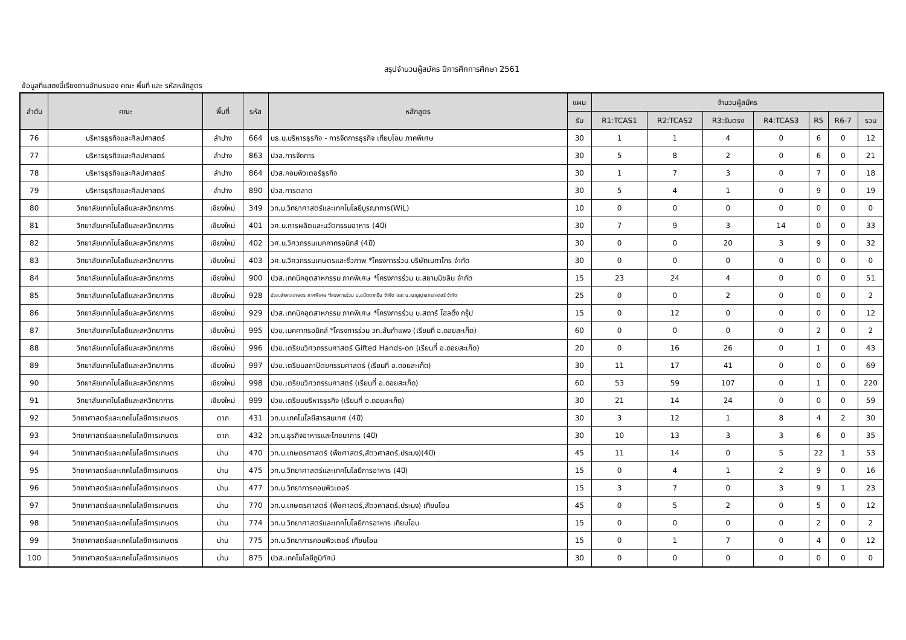สรุปจำนวนผู้สมัคร ปีการศึกการศึกษา 2561
ข้อมูลที่แสดงนี้เรียงตามอักษรของ คณะ พื้นที่ และ รหัสหลักสูตร
| ลำดับ | คณะ | พื้นที่ | รหัส | หลักสูตร | แผน | จำนวนผู้สมัคร | | | | | | |
| --- | --- | --- | --- | --- | --- | --- | --- | --- | --- | --- | --- | --- |
| | | | | | รับ | R1:TCAS1 | R2:TCAS2 | R3:รับตรง | R4:TCAS3 | R5 | R6-7 | รวม |
| 76 | บริหารธุรกิจและศิลปศาสตร์ | ลำปาง | 664 | บธ.บ.บริหารธุรกิจ - การจัดการธุรกิจ เทียบโอน ภาคพิเศษ | 30 | 1 | 1 | 4 | 0 | 6 | 0 | 12 |
| 77 | บริหารธุรกิจและศิลปศาสตร์ | ลำปาง | 863 | ปวส.การจัดการ | 30 | 5 | 8 | 2 | 0 | 6 | 0 | 21 |
| 78 | บริหารธุรกิจและศิลปศาสตร์ | ลำปาง | 864 | ปวส.คอมพิวเตอร์ธุรกิจ | 30 | 1 | 7 | 3 | 0 | 7 | 0 | 18 |
| 79 | บริหารธุรกิจและศิลปศาสตร์ | ลำปาง | 890 | ปวส.การตลาด | 30 | 5 | 4 | 1 | 0 | 9 | 0 | 19 |
| 80 | วิทยาลัยเทคโนโลยีและสหวิทยาการ | เชียงใหม่ | 349 | วท.ม.วิทยาศาสตร์และเทคโนโลยีบูรณาการ(WiL) | 10 | 0 | 0 | 0 | 0 | 0 | 0 | 0 |
| 81 | วิทยาลัยเทคโนโลยีและสหวิทยาการ | เชียงใหม่ | 401 | วศ.บ.การผลิตและนวัตกรรมอาหาร (4ปี) | 30 | 7 | 9 | 3 | 14 | 0 | 0 | 33 |
| 82 | วิทยาลัยเทคโนโลยีและสหวิทยาการ | เชียงใหม่ | 402 | วศ.บ.วิศวกรรมเมคคาทรอนิกส์ (4ปี) | 30 | 0 | 0 | 20 | 3 | 9 | 0 | 32 |
| 83 | วิทยาลัยเทคโนโลยีและสหวิทยาการ | เชียงใหม่ | 403 | วศ.บ.วิศวกรรมเกษตรและชีวภาพ *โครงการร่วม บริษัทเบทาโกร จำกัด | 30 | 0 | 0 | 0 | 0 | 0 | 0 | 0 |
| 84 | วิทยาลัยเทคโนโลยีและสหวิทยาการ | เชียงใหม่ | 900 | ปวส.เทคนิคอุตสาหกรรม ภาคพิเศษ *โครงการร่วม บ.สยามมิชลิน จำกัด | 15 | 23 | 24 | 4 | 0 | 0 | 0 | 51 |
| 85 | วิทยาลัยเทคโนโลยีและสหวิทยาการ | เชียงใหม่ | 928 | ปวส.ช่างกลเกษตร ภาคพิเศษ *โครงการร่วม บ.อนัตตากรีน จำกัด และ บ.เบญญาแทรกเตอร์ จำกัด | 25 | 0 | 0 | 2 | 0 | 0 | 0 | 2 |
| 86 | วิทยาลัยเทคโนโลยีและสหวิทยาการ | เชียงใหม่ | 929 | ปวส.เทคนิคอุตสาหกรรม ภาคพิเศษ *โครงการร่วม บ.สตาร์ โฮลดิ้ง กรุ๊ป | 15 | 0 | 12 | 0 | 0 | 0 | 0 | 12 |
| 87 | วิทยาลัยเทคโนโลยีและสหวิทยาการ | เชียงใหม่ | 995 | ปวช.เมคคาทรอนิกส์ *โครงการร่วม วท.สันกำแพง (เรียนที่ อ.ดอยสะเก็ด) | 60 | 0 | 0 | 0 | 0 | 2 | 0 | 2 |
| 88 | วิทยาลัยเทคโนโลยีและสหวิทยาการ | เชียงใหม่ | 996 | ปวช.เตรียมวิศวกรรมศาสตร์ Gifted Hands-on (เรียนที่ อ.ดอยสะเก็ด) | 20 | 0 | 16 | 26 | 0 | 1 | 0 | 43 |
| 89 | วิทยาลัยเทคโนโลยีและสหวิทยาการ | เชียงใหม่ | 997 | ปวช.เตรียมสถาปัตยกรรมศาสตร์ (เรียนที่ อ.ดอยสะเก็ด) | 30 | 11 | 17 | 41 | 0 | 0 | 0 | 69 |
| 90 | วิทยาลัยเทคโนโลยีและสหวิทยาการ | เชียงใหม่ | 998 | ปวช.เตรียมวิศวกรรมศาสตร์ (เรียนที่ อ.ดอยสะเก็ด) | 60 | 53 | 59 | 107 | 0 | 1 | 0 | 220 |
| 91 | วิทยาลัยเทคโนโลยีและสหวิทยาการ | เชียงใหม่ | 999 | ปวช.เตรียมบริหารธุรกิจ (เรียนที่ อ.ดอยสะเก็ด) | 30 | 21 | 14 | 24 | 0 | 0 | 0 | 59 |
| 92 | วิทยาศาสตร์และเทคโนโลยีการเกษตร | ตาก | 431 | วท.บ.เทคโนโลยีสารสนเทศ (4ปี) | 30 | 3 | 12 | 1 | 8 | 4 | 2 | 30 |
| 93 | วิทยาศาสตร์และเทคโนโลยีการเกษตร | ตาก | 432 | วท.บ.ธุรกิจอาหารและโภชนาการ (4ปี) | 30 | 10 | 13 | 3 | 3 | 6 | 0 | 35 |
| 94 | วิทยาศาสตร์และเทคโนโลยีการเกษตร | น่าน | 470 | วท.บ.เกษตรศาสตร์ (พืชศาสตร์,สัตวศาสตร์,ประมง)(4ปี) | 45 | 11 | 14 | 0 | 5 | 22 | 1 | 53 |
| 95 | วิทยาศาสตร์และเทคโนโลยีการเกษตร | น่าน | 475 | วท.บ.วิทยาศาสตร์และเทคโนโลยีการอาหาร (4ปี) | 15 | 0 | 4 | 1 | 2 | 9 | 0 | 16 |
| 96 | วิทยาศาสตร์และเทคโนโลยีการเกษตร | น่าน | 477 | วท.บ.วิทยาการคอมพิวเตอร์ | 15 | 3 | 7 | 0 | 3 | 9 | 1 | 23 |
| 97 | วิทยาศาสตร์และเทคโนโลยีการเกษตร | น่าน | 770 | วท.บ.เกษตรศาสตร์ (พืชศาสตร์,สัตวศาสตร์,ประมง) เทียบโอน | 45 | 0 | 5 | 2 | 0 | 5 | 0 | 12 |
| 98 | วิทยาศาสตร์และเทคโนโลยีการเกษตร | น่าน | 774 | วท.บ.วิทยาศาสตร์และเทคโนโลยีการอาหาร เทียบโอน | 15 | 0 | 0 | 0 | 0 | 2 | 0 | 2 |
| 99 | วิทยาศาสตร์และเทคโนโลยีการเกษตร | น่าน | 775 | วท.บ.วิทยาการคอมพิวเตอร์ เทียบโอน | 15 | 0 | 1 | 7 | 0 | 4 | 0 | 12 |
| 100 | วิทยาศาสตร์และเทคโนโลยีการเกษตร | น่าน | 875 | ปวส.เทคโนโลยีภูมิทัศน์ | 30 | 0 | 0 | 0 | 0 | 0 | 0 | 0 |